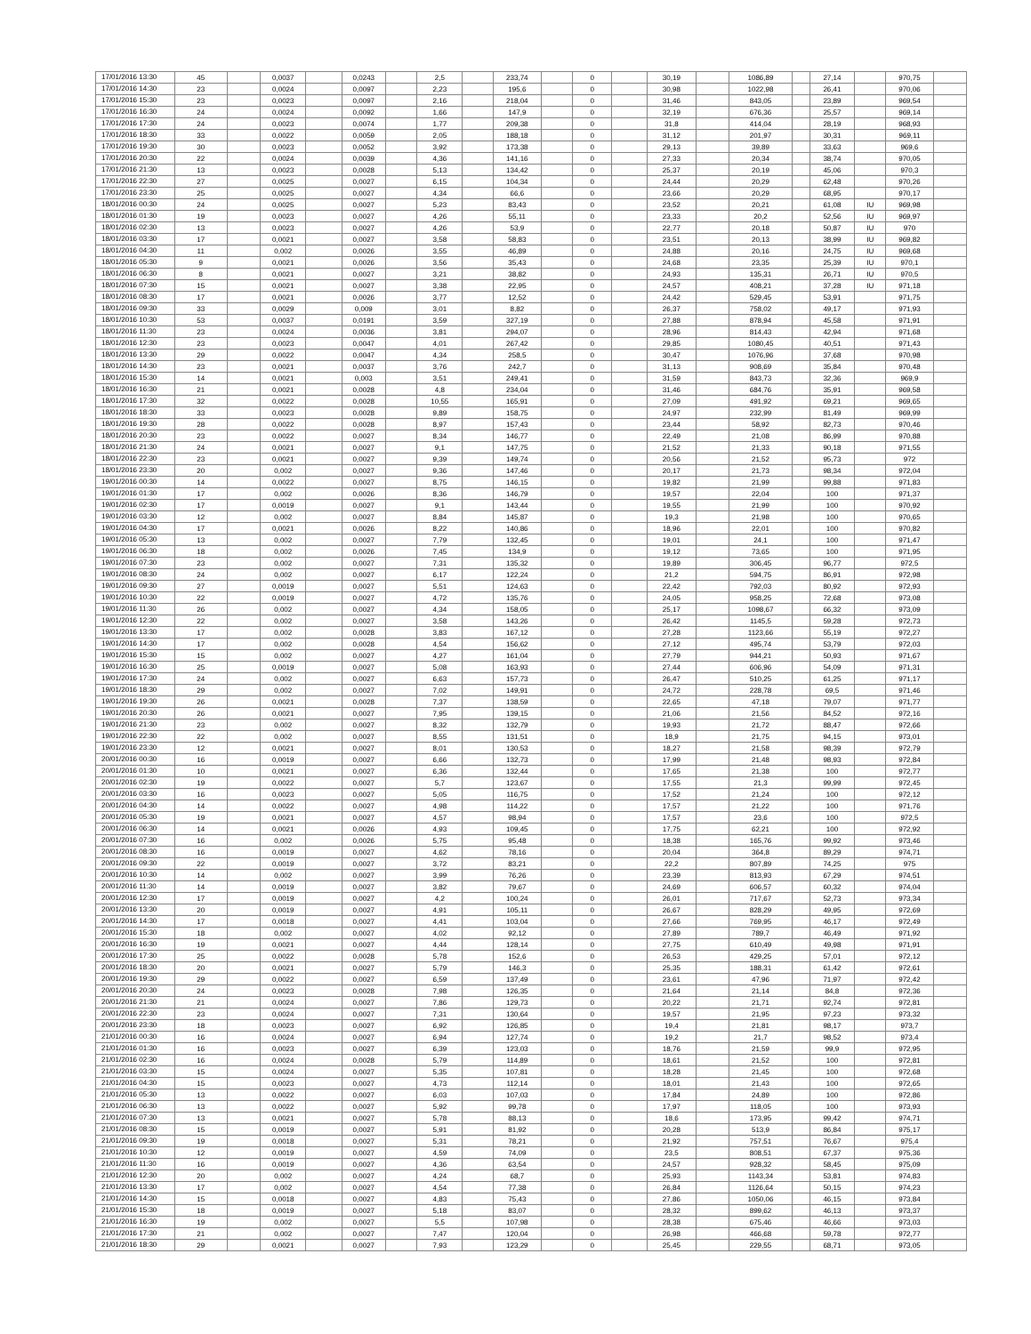| 17/01/2016 13:30 | 45 | | 0,0037 | | 0,0243 | | 2,5 | | 233,74 | | 0 | | 30,19 | | 1086,89 | | 27,14 | | 970,75 | |
| 17/01/2016 14:30 | 23 | | 0,0024 | | 0,0097 | | 2,23 | | 195,6 | | 0 | | 30,98 | | 1022,98 | | 26,41 | | 970,06 | |
| 17/01/2016 15:30 | 23 | | 0,0023 | | 0,0097 | | 2,16 | | 218,04 | | 0 | | 31,46 | | 843,05 | | 23,89 | | 969,54 | |
| 17/01/2016 16:30 | 24 | | 0,0024 | | 0,0092 | | 1,66 | | 147,9 | | 0 | | 32,19 | | 676,36 | | 25,57 | | 969,14 | |
| 17/01/2016 17:30 | 24 | | 0,0023 | | 0,0074 | | 1,77 | | 209,38 | | 0 | | 31,8 | | 414,04 | | 28,19 | | 968,93 | |
| 17/01/2016 18:30 | 33 | | 0,0022 | | 0,0059 | | 2,05 | | 188,18 | | 0 | | 31,12 | | 201,97 | | 30,31 | | 969,11 | |
| 17/01/2016 19:30 | 30 | | 0,0023 | | 0,0052 | | 3,92 | | 173,38 | | 0 | | 29,13 | | 39,89 | | 33,63 | | 969,6 | |
| 17/01/2016 20:30 | 22 | | 0,0024 | | 0,0039 | | 4,36 | | 141,16 | | 0 | | 27,33 | | 20,34 | | 38,74 | | 970,05 | |
| 17/01/2016 21:30 | 13 | | 0,0023 | | 0,0028 | | 5,13 | | 134,42 | | 0 | | 25,37 | | 20,19 | | 45,06 | | 970,3 | |
| 17/01/2016 22:30 | 27 | | 0,0025 | | 0,0027 | | 6,15 | | 104,34 | | 0 | | 24,44 | | 20,29 | | 62,48 | | 970,26 | |
| 17/01/2016 23:30 | 25 | | 0,0025 | | 0,0027 | | 4,34 | | 66,6 | | 0 | | 23,66 | | 20,29 | | 68,95 | | 970,17 | |
| 18/01/2016 00:30 | 24 | | 0,0025 | | 0,0027 | | 5,23 | | 83,43 | | 0 | | 23,52 | | 20,21 | | 61,08 | IU | 969,98 | |
| 18/01/2016 01:30 | 19 | | 0,0023 | | 0,0027 | | 4,26 | | 55,11 | | 0 | | 23,33 | | 20,2 | | 52,56 | IU | 969,97 | |
| 18/01/2016 02:30 | 13 | | 0,0023 | | 0,0027 | | 4,26 | | 53,9 | | 0 | | 22,77 | | 20,18 | | 50,87 | IU | 970 | |
| 18/01/2016 03:30 | 17 | | 0,0021 | | 0,0027 | | 3,58 | | 58,83 | | 0 | | 23,51 | | 20,13 | | 38,99 | IU | 969,82 | |
| 18/01/2016 04:30 | 11 | | 0,002 | | 0,0026 | | 3,55 | | 46,89 | | 0 | | 24,88 | | 20,16 | | 24,75 | IU | 969,68 | |
| 18/01/2016 05:30 | 9 | | 0,0021 | | 0,0026 | | 3,56 | | 35,43 | | 0 | | 24,68 | | 23,35 | | 25,39 | IU | 970,1 | |
| 18/01/2016 06:30 | 8 | | 0,0021 | | 0,0027 | | 3,21 | | 38,82 | | 0 | | 24,93 | | 135,31 | | 26,71 | IU | 970,5 | |
| 18/01/2016 07:30 | 15 | | 0,0021 | | 0,0027 | | 3,38 | | 22,95 | | 0 | | 24,57 | | 408,21 | | 37,28 | IU | 971,18 | |
| 18/01/2016 08:30 | 17 | | 0,0021 | | 0,0026 | | 3,77 | | 12,52 | | 0 | | 24,42 | | 529,45 | | 53,91 | | 971,75 | |
| 18/01/2016 09:30 | 33 | | 0,0029 | | 0,009 | | 3,01 | | 8,82 | | 0 | | 26,37 | | 758,02 | | 49,17 | | 971,93 | |
| 18/01/2016 10:30 | 53 | | 0,0037 | | 0,0191 | | 3,59 | | 327,19 | | 0 | | 27,88 | | 878,94 | | 45,58 | | 971,91 | |
| 18/01/2016 11:30 | 23 | | 0,0024 | | 0,0036 | | 3,81 | | 294,07 | | 0 | | 28,96 | | 814,43 | | 42,94 | | 971,68 | |
| 18/01/2016 12:30 | 23 | | 0,0023 | | 0,0047 | | 4,01 | | 267,42 | | 0 | | 29,85 | | 1080,45 | | 40,51 | | 971,43 | |
| 18/01/2016 13:30 | 29 | | 0,0022 | | 0,0047 | | 4,34 | | 258,5 | | 0 | | 30,47 | | 1076,96 | | 37,68 | | 970,98 | |
| 18/01/2016 14:30 | 23 | | 0,0021 | | 0,0037 | | 3,76 | | 242,7 | | 0 | | 31,13 | | 908,69 | | 35,84 | | 970,48 | |
| 18/01/2016 15:30 | 14 | | 0,0021 | | 0,003 | | 3,51 | | 249,41 | | 0 | | 31,59 | | 843,73 | | 32,36 | | 969,9 | |
| 18/01/2016 16:30 | 21 | | 0,0021 | | 0,0028 | | 4,8 | | 234,04 | | 0 | | 31,46 | | 684,76 | | 35,91 | | 969,58 | |
| 18/01/2016 17:30 | 32 | | 0,0022 | | 0,0028 | | 10,55 | | 165,91 | | 0 | | 27,09 | | 491,92 | | 69,21 | | 969,65 | |
| 18/01/2016 18:30 | 33 | | 0,0023 | | 0,0028 | | 9,89 | | 158,75 | | 0 | | 24,97 | | 232,99 | | 81,49 | | 969,99 | |
| 18/01/2016 19:30 | 28 | | 0,0022 | | 0,0028 | | 8,97 | | 157,43 | | 0 | | 23,44 | | 58,92 | | 82,73 | | 970,46 | |
| 18/01/2016 20:30 | 23 | | 0,0022 | | 0,0027 | | 8,34 | | 146,77 | | 0 | | 22,49 | | 21,08 | | 86,99 | | 970,88 | |
| 18/01/2016 21:30 | 24 | | 0,0021 | | 0,0027 | | 9,1 | | 147,75 | | 0 | | 21,52 | | 21,33 | | 90,18 | | 971,55 | |
| 18/01/2016 22:30 | 23 | | 0,0021 | | 0,0027 | | 9,39 | | 149,74 | | 0 | | 20,56 | | 21,52 | | 95,73 | | 972 | |
| 18/01/2016 23:30 | 20 | | 0,002 | | 0,0027 | | 9,36 | | 147,46 | | 0 | | 20,17 | | 21,73 | | 98,34 | | 972,04 | |
| 19/01/2016 00:30 | 14 | | 0,0022 | | 0,0027 | | 8,75 | | 146,15 | | 0 | | 19,82 | | 21,99 | | 99,88 | | 971,83 | |
| 19/01/2016 01:30 | 17 | | 0,002 | | 0,0026 | | 8,36 | | 146,79 | | 0 | | 19,57 | | 22,04 | | 100 | | 971,37 | |
| 19/01/2016 02:30 | 17 | | 0,0019 | | 0,0027 | | 9,1 | | 143,44 | | 0 | | 19,55 | | 21,99 | | 100 | | 970,92 | |
| 19/01/2016 03:30 | 12 | | 0,002 | | 0,0027 | | 8,84 | | 145,87 | | 0 | | 19,3 | | 21,98 | | 100 | | 970,65 | |
| 19/01/2016 04:30 | 17 | | 0,0021 | | 0,0026 | | 8,22 | | 140,86 | | 0 | | 18,96 | | 22,01 | | 100 | | 970,82 | |
| 19/01/2016 05:30 | 13 | | 0,002 | | 0,0027 | | 7,79 | | 132,45 | | 0 | | 19,01 | | 24,1 | | 100 | | 971,47 | |
| 19/01/2016 06:30 | 18 | | 0,002 | | 0,0026 | | 7,45 | | 134,9 | | 0 | | 19,12 | | 73,65 | | 100 | | 971,95 | |
| 19/01/2016 07:30 | 23 | | 0,002 | | 0,0027 | | 7,31 | | 135,32 | | 0 | | 19,89 | | 306,45 | | 96,77 | | 972,5 | |
| 19/01/2016 08:30 | 24 | | 0,002 | | 0,0027 | | 6,17 | | 122,24 | | 0 | | 21,2 | | 594,75 | | 86,91 | | 972,98 | |
| 19/01/2016 09:30 | 27 | | 0,0019 | | 0,0027 | | 5,51 | | 124,63 | | 0 | | 22,42 | | 792,03 | | 80,92 | | 972,93 | |
| 19/01/2016 10:30 | 22 | | 0,0019 | | 0,0027 | | 4,72 | | 135,76 | | 0 | | 24,05 | | 958,25 | | 72,68 | | 973,08 | |
| 19/01/2016 11:30 | 26 | | 0,002 | | 0,0027 | | 4,34 | | 158,05 | | 0 | | 25,17 | | 1098,67 | | 66,32 | | 973,09 | |
| 19/01/2016 12:30 | 22 | | 0,002 | | 0,0027 | | 3,58 | | 143,26 | | 0 | | 26,42 | | 1145,5 | | 59,28 | | 972,73 | |
| 19/01/2016 13:30 | 17 | | 0,002 | | 0,0028 | | 3,83 | | 167,12 | | 0 | | 27,28 | | 1123,66 | | 55,19 | | 972,27 | |
| 19/01/2016 14:30 | 17 | | 0,002 | | 0,0028 | | 4,54 | | 156,62 | | 0 | | 27,12 | | 495,74 | | 53,79 | | 972,03 | |
| 19/01/2016 15:30 | 15 | | 0,002 | | 0,0027 | | 4,27 | | 161,04 | | 0 | | 27,79 | | 944,21 | | 50,93 | | 971,67 | |
| 19/01/2016 16:30 | 25 | | 0,0019 | | 0,0027 | | 5,08 | | 163,93 | | 0 | | 27,44 | | 606,96 | | 54,09 | | 971,31 | |
| 19/01/2016 17:30 | 24 | | 0,002 | | 0,0027 | | 6,63 | | 157,73 | | 0 | | 26,47 | | 510,25 | | 61,25 | | 971,17 | |
| 19/01/2016 18:30 | 29 | | 0,002 | | 0,0027 | | 7,02 | | 149,91 | | 0 | | 24,72 | | 228,78 | | 69,5 | | 971,46 | |
| 19/01/2016 19:30 | 26 | | 0,0021 | | 0,0028 | | 7,37 | | 138,59 | | 0 | | 22,65 | | 47,18 | | 79,07 | | 971,77 | |
| 19/01/2016 20:30 | 26 | | 0,0021 | | 0,0027 | | 7,95 | | 139,15 | | 0 | | 21,06 | | 21,56 | | 84,52 | | 972,16 | |
| 19/01/2016 21:30 | 23 | | 0,002 | | 0,0027 | | 8,32 | | 132,79 | | 0 | | 19,93 | | 21,72 | | 88,47 | | 972,66 | |
| 19/01/2016 22:30 | 22 | | 0,002 | | 0,0027 | | 8,55 | | 131,51 | | 0 | | 18,9 | | 21,75 | | 94,15 | | 973,01 | |
| 19/01/2016 23:30 | 12 | | 0,0021 | | 0,0027 | | 8,01 | | 130,53 | | 0 | | 18,27 | | 21,58 | | 98,39 | | 972,79 | |
| 20/01/2016 00:30 | 16 | | 0,0019 | | 0,0027 | | 6,66 | | 132,73 | | 0 | | 17,99 | | 21,48 | | 98,93 | | 972,84 | |
| 20/01/2016 01:30 | 10 | | 0,0021 | | 0,0027 | | 6,36 | | 132,44 | | 0 | | 17,65 | | 21,38 | | 100 | | 972,77 | |
| 20/01/2016 02:30 | 19 | | 0,0022 | | 0,0027 | | 5,7 | | 123,67 | | 0 | | 17,55 | | 21,3 | | 99,99 | | 972,45 | |
| 20/01/2016 03:30 | 16 | | 0,0023 | | 0,0027 | | 5,05 | | 116,75 | | 0 | | 17,52 | | 21,24 | | 100 | | 972,12 | |
| 20/01/2016 04:30 | 14 | | 0,0022 | | 0,0027 | | 4,98 | | 114,22 | | 0 | | 17,57 | | 21,22 | | 100 | | 971,76 | |
| 20/01/2016 05:30 | 19 | | 0,0021 | | 0,0027 | | 4,57 | | 98,94 | | 0 | | 17,57 | | 23,6 | | 100 | | 972,5 | |
| 20/01/2016 06:30 | 14 | | 0,0021 | | 0,0026 | | 4,93 | | 109,45 | | 0 | | 17,75 | | 62,21 | | 100 | | 972,92 | |
| 20/01/2016 07:30 | 16 | | 0,002 | | 0,0026 | | 5,75 | | 95,48 | | 0 | | 18,38 | | 165,76 | | 99,92 | | 973,46 | |
| 20/01/2016 08:30 | 16 | | 0,0019 | | 0,0027 | | 4,62 | | 78,16 | | 0 | | 20,04 | | 364,8 | | 89,29 | | 974,71 | |
| 20/01/2016 09:30 | 22 | | 0,0019 | | 0,0027 | | 3,72 | | 83,21 | | 0 | | 22,2 | | 807,89 | | 74,25 | | 975 | |
| 20/01/2016 10:30 | 14 | | 0,002 | | 0,0027 | | 3,99 | | 76,26 | | 0 | | 23,39 | | 813,93 | | 67,29 | | 974,51 | |
| 20/01/2016 11:30 | 14 | | 0,0019 | | 0,0027 | | 3,82 | | 79,67 | | 0 | | 24,69 | | 606,57 | | 60,32 | | 974,04 | |
| 20/01/2016 12:30 | 17 | | 0,0019 | | 0,0027 | | 4,2 | | 100,24 | | 0 | | 26,01 | | 717,67 | | 52,73 | | 973,34 | |
| 20/01/2016 13:30 | 20 | | 0,0019 | | 0,0027 | | 4,91 | | 105,11 | | 0 | | 26,67 | | 828,29 | | 49,95 | | 972,69 | |
| 20/01/2016 14:30 | 17 | | 0,0018 | | 0,0027 | | 4,41 | | 103,04 | | 0 | | 27,66 | | 769,95 | | 46,17 | | 972,49 | |
| 20/01/2016 15:30 | 18 | | 0,002 | | 0,0027 | | 4,02 | | 92,12 | | 0 | | 27,89 | | 789,7 | | 46,49 | | 971,92 | |
| 20/01/2016 16:30 | 19 | | 0,0021 | | 0,0027 | | 4,44 | | 128,14 | | 0 | | 27,75 | | 610,49 | | 49,98 | | 971,91 | |
| 20/01/2016 17:30 | 25 | | 0,0022 | | 0,0028 | | 5,78 | | 152,6 | | 0 | | 26,53 | | 429,25 | | 57,01 | | 972,12 | |
| 20/01/2016 18:30 | 20 | | 0,0021 | | 0,0027 | | 5,79 | | 146,3 | | 0 | | 25,35 | | 188,31 | | 61,42 | | 972,61 | |
| 20/01/2016 19:30 | 29 | | 0,0022 | | 0,0027 | | 6,59 | | 137,49 | | 0 | | 23,61 | | 47,96 | | 71,97 | | 972,42 | |
| 20/01/2016 20:30 | 24 | | 0,0023 | | 0,0028 | | 7,98 | | 126,35 | | 0 | | 21,64 | | 21,14 | | 84,8 | | 972,36 | |
| 20/01/2016 21:30 | 21 | | 0,0024 | | 0,0027 | | 7,86 | | 129,73 | | 0 | | 20,22 | | 21,71 | | 92,74 | | 972,81 | |
| 20/01/2016 22:30 | 23 | | 0,0024 | | 0,0027 | | 7,31 | | 130,64 | | 0 | | 19,57 | | 21,95 | | 97,23 | | 973,32 | |
| 20/01/2016 23:30 | 18 | | 0,0023 | | 0,0027 | | 6,92 | | 126,85 | | 0 | | 19,4 | | 21,81 | | 98,17 | | 973,7 | |
| 21/01/2016 00:30 | 16 | | 0,0024 | | 0,0027 | | 6,94 | | 127,74 | | 0 | | 19,2 | | 21,7 | | 98,52 | | 973,4 | |
| 21/01/2016 01:30 | 16 | | 0,0023 | | 0,0027 | | 6,39 | | 123,03 | | 0 | | 18,76 | | 21,59 | | 99,9 | | 972,95 | |
| 21/01/2016 02:30 | 16 | | 0,0024 | | 0,0028 | | 5,79 | | 114,89 | | 0 | | 18,61 | | 21,52 | | 100 | | 972,81 | |
| 21/01/2016 03:30 | 15 | | 0,0024 | | 0,0027 | | 5,35 | | 107,81 | | 0 | | 18,28 | | 21,45 | | 100 | | 972,68 | |
| 21/01/2016 04:30 | 15 | | 0,0023 | | 0,0027 | | 4,73 | | 112,14 | | 0 | | 18,01 | | 21,43 | | 100 | | 972,65 | |
| 21/01/2016 05:30 | 13 | | 0,0022 | | 0,0027 | | 6,03 | | 107,03 | | 0 | | 17,84 | | 24,89 | | 100 | | 972,86 | |
| 21/01/2016 06:30 | 13 | | 0,0022 | | 0,0027 | | 5,92 | | 99,78 | | 0 | | 17,97 | | 118,05 | | 100 | | 973,93 | |
| 21/01/2016 07:30 | 13 | | 0,0021 | | 0,0027 | | 5,78 | | 88,13 | | 0 | | 18,6 | | 173,95 | | 99,42 | | 974,71 | |
| 21/01/2016 08:30 | 15 | | 0,0019 | | 0,0027 | | 5,91 | | 81,92 | | 0 | | 20,28 | | 513,9 | | 86,84 | | 975,17 | |
| 21/01/2016 09:30 | 19 | | 0,0018 | | 0,0027 | | 5,31 | | 78,21 | | 0 | | 21,92 | | 757,51 | | 76,67 | | 975,4 | |
| 21/01/2016 10:30 | 12 | | 0,0019 | | 0,0027 | | 4,59 | | 74,09 | | 0 | | 23,5 | | 808,51 | | 67,37 | | 975,36 | |
| 21/01/2016 11:30 | 16 | | 0,0019 | | 0,0027 | | 4,36 | | 63,54 | | 0 | | 24,57 | | 928,32 | | 58,45 | | 975,09 | |
| 21/01/2016 12:30 | 20 | | 0,002 | | 0,0027 | | 4,24 | | 68,7 | | 0 | | 25,93 | | 1143,34 | | 53,81 | | 974,83 | |
| 21/01/2016 13:30 | 17 | | 0,002 | | 0,0027 | | 4,54 | | 77,38 | | 0 | | 26,84 | | 1126,64 | | 50,15 | | 974,23 | |
| 21/01/2016 14:30 | 15 | | 0,0018 | | 0,0027 | | 4,83 | | 75,43 | | 0 | | 27,86 | | 1050,06 | | 46,15 | | 973,84 | |
| 21/01/2016 15:30 | 18 | | 0,0019 | | 0,0027 | | 5,18 | | 83,07 | | 0 | | 28,32 | | 899,62 | | 46,13 | | 973,37 | |
| 21/01/2016 16:30 | 19 | | 0,002 | | 0,0027 | | 5,5 | | 107,98 | | 0 | | 28,38 | | 675,46 | | 46,66 | | 973,03 | |
| 21/01/2016 17:30 | 21 | | 0,002 | | 0,0027 | | 7,47 | | 120,04 | | 0 | | 26,98 | | 466,68 | | 59,78 | | 972,77 | |
| 21/01/2016 18:30 | 29 | | 0,0021 | | 0,0027 | | 7,93 | | 123,29 | | 0 | | 25,45 | | 229,55 | | 68,71 | | 973,05 | |